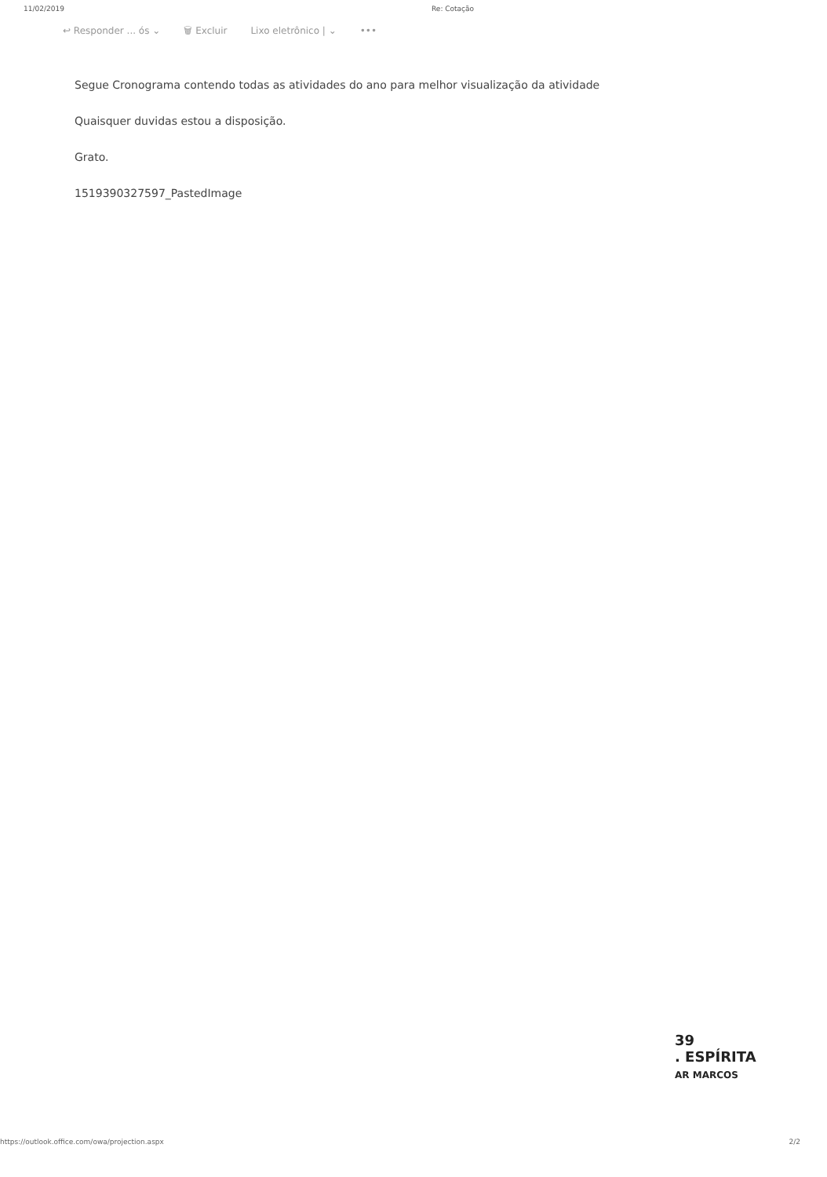11/02/2019 Re: Cotação
↩ Responder ... ós ⌄ 🗑 Excluir Lixo eletrônico | ⌄ •••
Segue Cronograma contendo todas as atividades do ano para melhor visualização da atividade
Quaisquer duvidas estou a disposição.
Grato.
1519390327597_PastedImage
39
. ESPÍRITA
AR MARCOS
https://outlook.office.com/owa/projection.aspx 2/2